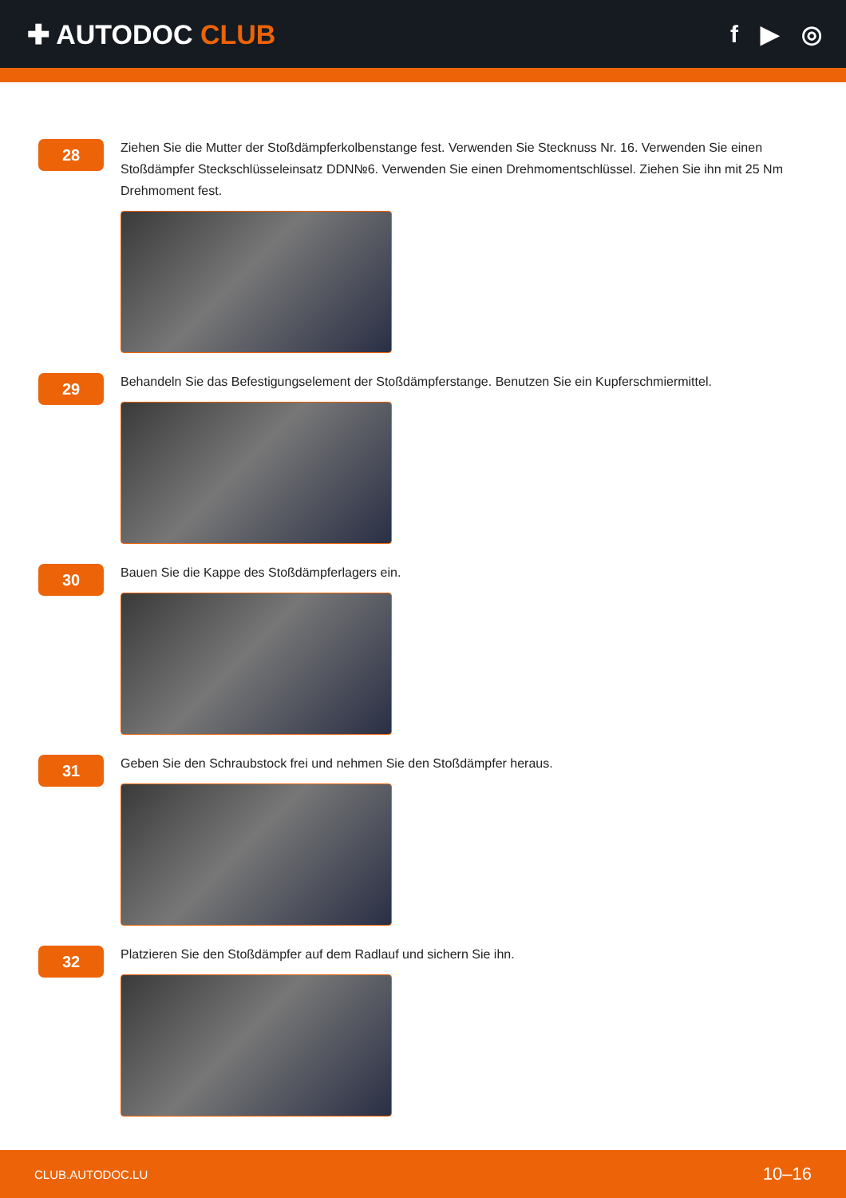✚ AUTODOC CLUB f ▶ ◎
28
Ziehen Sie die Mutter der Stoßdämpferkolbenstange fest. Verwenden Sie Stecknuss Nr. 16. Verwenden Sie einen Stoßdämpfer Steckschlüsseleinsatz DDN№6. Verwenden Sie einen Drehmomentschlüssel. Ziehen Sie ihn mit 25 Nm Drehmoment fest.
29
Behandeln Sie das Befestigungselement der Stoßdämpferstange. Benutzen Sie ein Kupferschmiermittel.
30
Bauen Sie die Kappe des Stoßdämpferlagers ein.
31
Geben Sie den Schraubstock frei und nehmen Sie den Stoßdämpfer heraus.
32
Platzieren Sie den Stoßdämpfer auf dem Radlauf und sichern Sie ihn.
CLUB.AUTODOC.LU 10–16